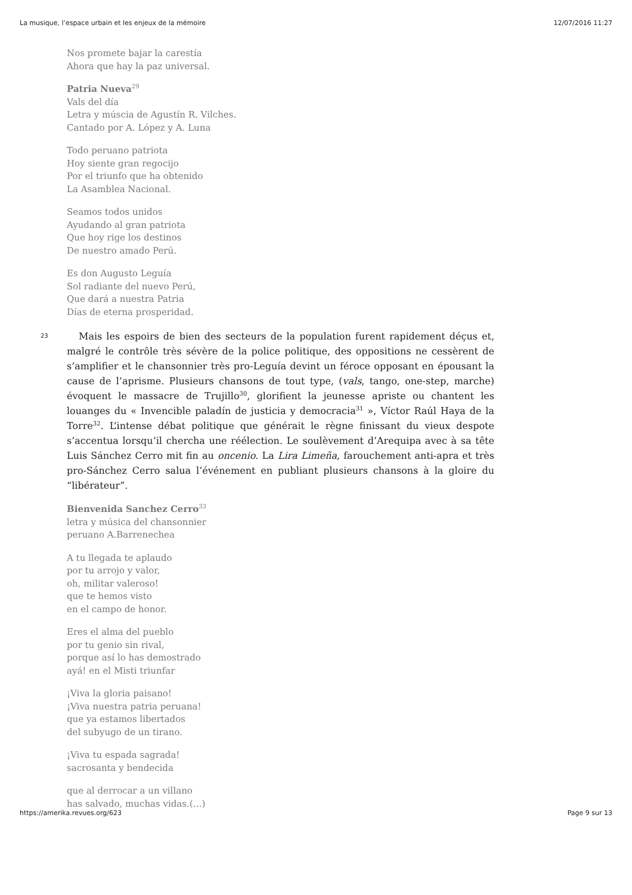La musique, l’espace urbain et les enjeux de la mémoire 12/07/2016 11:27
Nos promete bajar la carestía
Ahora que hay la paz universal.
Patria Nueva<sup>29</sup>
Vals del día
Letra y múscia de Agustín R. Vilches.
Cantado por A. López y A. Luna
Todo peruano patriota
Hoy siente gran regocijo
Por el triunfo que ha obtenido
La Asamblea Nacional.
Seamos todos unidos
Ayudando al gran patriota
Que hoy rige los destinos
De nuestro amado Perú.
Es don Augusto Leguía
Sol radiante del nuevo Perú,
Que dará a nuestra Patria
Días de eterna prosperidad.
23
Mais les espoirs de bien des secteurs de la population furent rapidement déçus et, malgré le contrôle très sévère de la police politique, des oppositions ne cessèrent de s’amplifier et le chansonnier très pro-Leguía devint un féroce opposant en épousant la cause de l’aprisme. Plusieurs chansons de tout type, (vals, tango, one-step, marche) évoquent le massacre de Trujillo<sup>30</sup>, glorifient la jeunesse apriste ou chantent les louanges du « Invencible paladín de justicia y democracia<sup>31</sup> », Víctor Raúl Haya de la Torre<sup>32</sup>. L’intense débat politique que générait le règne finissant du vieux despote s’accentua lorsqu’il chercha une réélection. Le soulèvement d’Arequipa avec à sa tête Luis Sánchez Cerro mit fin au oncenio. La Lira Limeña, farouchement anti-apra et très pro-Sánchez Cerro salua l’événement en publiant plusieurs chansons à la gloire du “libérateur”.
Bienvenida Sanchez Cerro<sup>33</sup>
letra y música del chansonnier
peruano A.Barrenechea
A tu llegada te aplaudo
por tu arrojo y valor,
oh, militar valeroso!
que te hemos visto
en el campo de honor.
Eres el alma del pueblo
por tu genio sin rival,
porque así lo has demostrado
ayá! en el Misti triunfar
¡Viva la gloria paisano!
¡Viva nuestra patria peruana!
que ya estamos libertados
del subyugo de un tirano.
¡Viva tu espada sagrada!
sacrosanta y bendecida
que al derrocar a un villano
has salvado, muchas vidas.(…)
https://amerika.revues.org/623 Page 9 sur 13